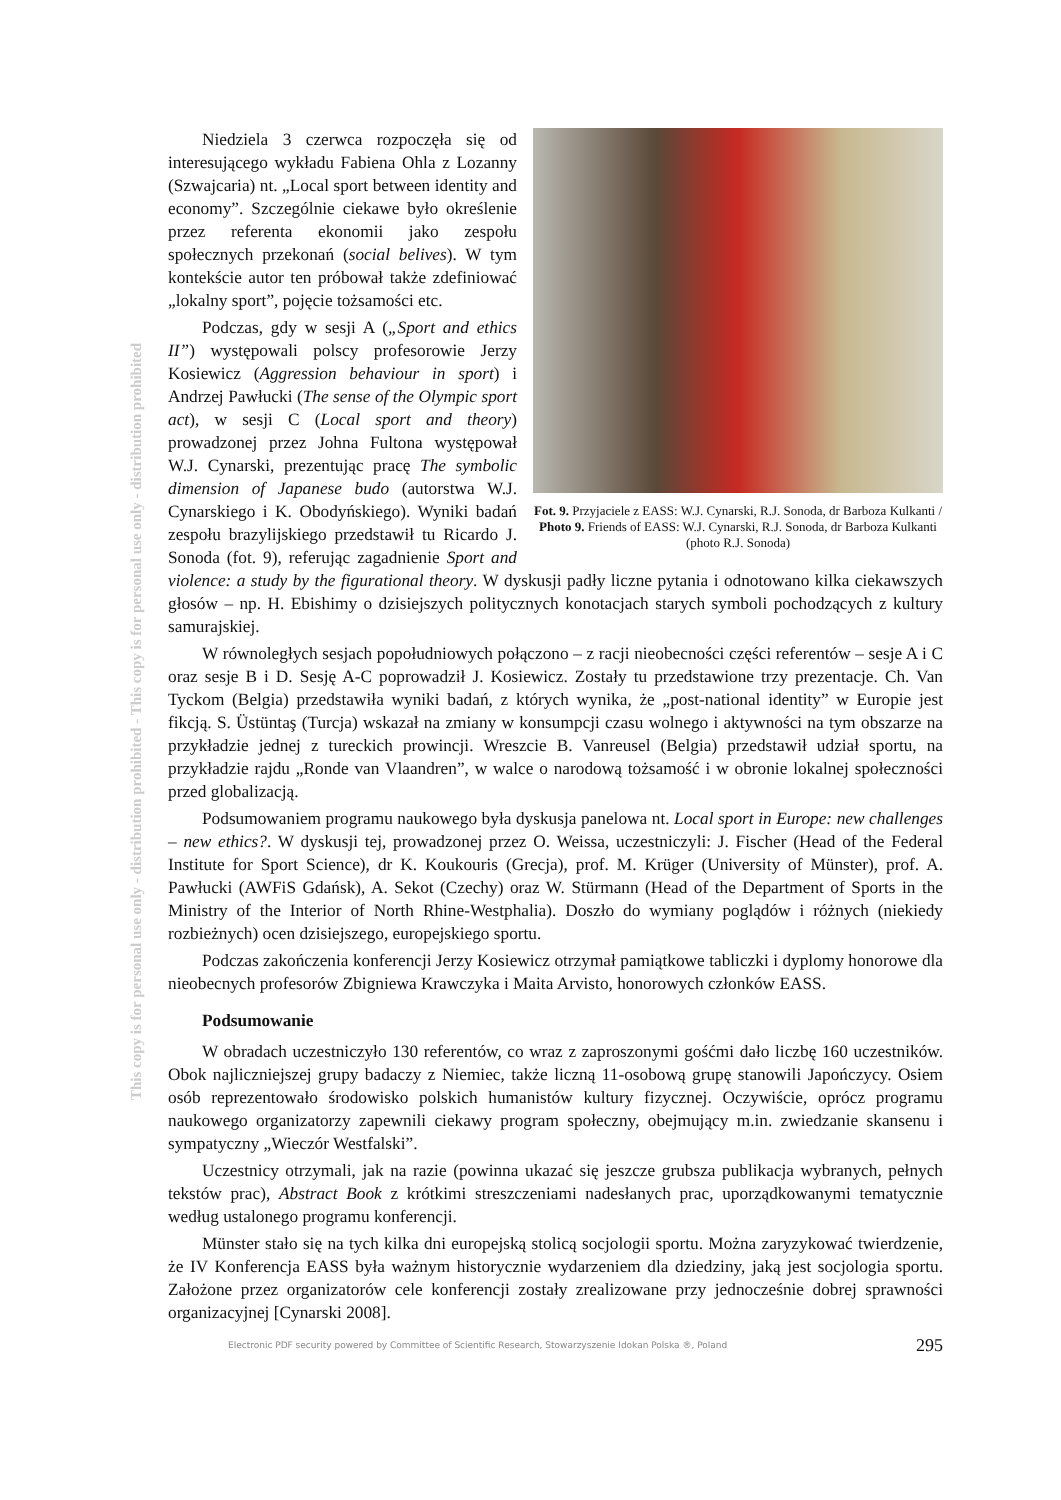This copy is for personal use only - distribution prohibited - This copy is for personal use only - distribution prohibited
Fot. 9. Przyjaciele z EASS: W.J. Cynarski, R.J. Sonoda, dr Barboza Kulkanti / Photo 9. Friends of EASS: W.J. Cynarski, R.J. Sonoda, dr Barboza Kulkanti (photo R.J. Sonoda)
Niedziela 3 czerwca rozpoczęła się od interesującego wykładu Fabiena Ohla z Lozanny (Szwajcaria) nt. „Local sport between identity and economy”. Szczególnie ciekawe było określenie przez referenta ekonomii jako zespołu społecznych przekonań (social belives). W tym kontekście autor ten próbował także zdefiniować „lokalny sport”, pojęcie tożsamości etc.
Podczas, gdy w sesji A („Sport and ethics II”) występowali polscy profesorowie Jerzy Kosiewicz (Aggression behaviour in sport) i Andrzej Pawłucki (The sense of the Olympic sport act), w sesji C (Local sport and theory) prowadzonej przez Johna Fultona występował W.J. Cynarski, prezentując pracę The symbolic dimension of Japanese budo (autorstwa W.J. Cynarskiego i K. Obodyńskiego). Wyniki badań zespołu brazylijskiego przedstawił tu Ricardo J. Sonoda (fot. 9), referując zagadnienie Sport and violence: a study by the figurational theory. W dyskusji padły liczne pytania i odnotowano kilka ciekawszych głosów – np. H. Ebishimy o dzisiejszych politycznych konotacjach starych symboli pochodzących z kultury samurajskiej.
W równoległych sesjach popołudniowych połączono – z racji nieobecności części referentów – sesje A i C oraz sesje B i D. Sesję A-C poprowadził J. Kosiewicz. Zostały tu przedstawione trzy prezentacje. Ch. Van Tyckom (Belgia) przedstawiła wyniki badań, z których wynika, że „post-national identity” w Europie jest fikcją. S. Üstüntaş (Turcja) wskazał na zmiany w konsumpcji czasu wolnego i aktywności na tym obszarze na przykładzie jednej z tureckich prowincji. Wreszcie B. Vanreusel (Belgia) przedstawił udział sportu, na przykładzie rajdu „Ronde van Vlaandren”, w walce o narodową tożsamość i w obronie lokalnej społeczności przed globalizacją.
Podsumowaniem programu naukowego była dyskusja panelowa nt. Local sport in Europe: new challenges – new ethics?. W dyskusji tej, prowadzonej przez O. Weissa, uczestniczyli: J. Fischer (Head of the Federal Institute for Sport Science), dr K. Koukouris (Grecja), prof. M. Krüger (University of Münster), prof. A. Pawłucki (AWFiS Gdańsk), A. Sekot (Czechy) oraz W. Stürmann (Head of the Department of Sports in the Ministry of the Interior of North Rhine-Westphalia). Doszło do wymiany poglądów i różnych (niekiedy rozbieżnych) ocen dzisiejszego, europejskiego sportu.
Podczas zakończenia konferencji Jerzy Kosiewicz otrzymał pamiątkowe tabliczki i dyplomy honorowe dla nieobecnych profesorów Zbigniewa Krawczyka i Maita Arvisto, honorowych członków EASS.
Podsumowanie
W obradach uczestniczyło 130 referentów, co wraz z zaproszonymi gośćmi dało liczbę 160 uczestników. Obok najliczniejszej grupy badaczy z Niemiec, także liczną 11-osobową grupę stanowili Japończycy. Osiem osób reprezentowało środowisko polskich humanistów kultury fizycznej. Oczywiście, oprócz programu naukowego organizatorzy zapewnili ciekawy program społeczny, obejmujący m.in. zwiedzanie skansenu i sympatyczny „Wieczór Westfalski”.
Uczestnicy otrzymali, jak na razie (powinna ukazać się jeszcze grubsza publikacja wybranych, pełnych tekstów prac), Abstract Book z krótkimi streszczeniami nadesłanych prac, uporządkowanymi tematycznie według ustalonego programu konferencji.
Münster stało się na tych kilka dni europejską stolicą socjologii sportu. Można zaryzykować twierdzenie, że IV Konferencja EASS była ważnym historycznie wydarzeniem dla dziedziny, jaką jest socjologia sportu. Założone przez organizatorów cele konferencji zostały zrealizowane przy jednocześnie dobrej sprawności organizacyjnej [Cynarski 2008].
Electronic PDF security powered by Committee of Scientific Research, Stowarzyszenie Idokan Polska ®, Poland 295